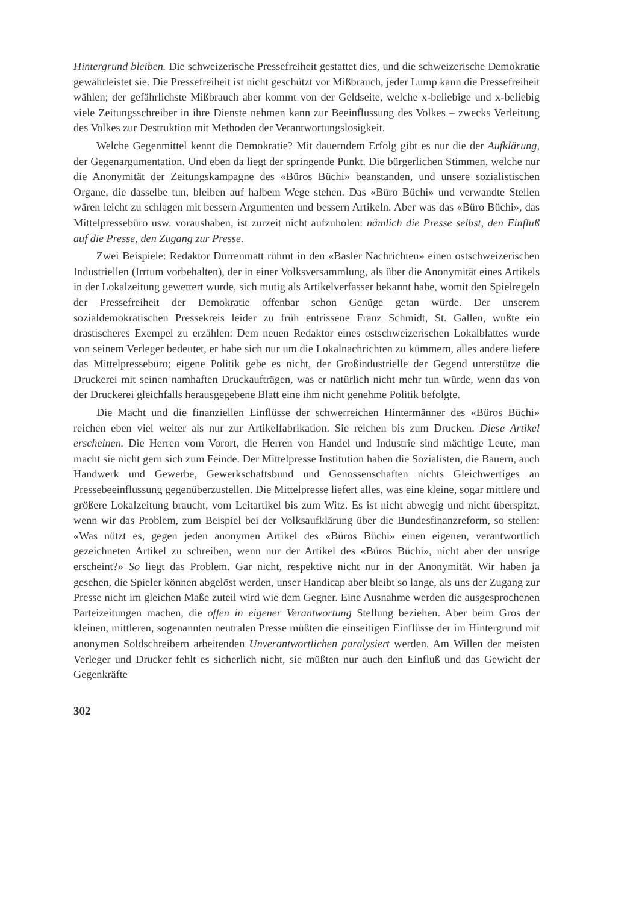Hintergrund bleiben. Die schweizerische Pressefreiheit gestattet dies, und die schweizerische Demokratie gewährleistet sie. Die Pressefreiheit ist nicht geschützt vor Mißbrauch, jeder Lump kann die Pressefreiheit wählen; der gefährlichste Mißbrauch aber kommt von der Geldseite, welche x-beliebige und x-beliebig viele Zeitungsschreiber in ihre Dienste nehmen kann zur Beeinflussung des Volkes – zwecks Verleitung des Volkes zur Destruktion mit Methoden der Verantwortungslosigkeit.
Welche Gegenmittel kennt die Demokratie? Mit dauerndem Erfolg gibt es nur die der Aufklärung, der Gegenargumentation. Und eben da liegt der springende Punkt. Die bürgerlichen Stimmen, welche nur die Anonymität der Zeitungskampagne des «Büros Büchi» beanstanden, und unsere sozialistischen Organe, die dasselbe tun, bleiben auf halbem Wege stehen. Das «Büro Büchi» und verwandte Stellen wären leicht zu schlagen mit bessern Argumenten und bessern Artikeln. Aber was das «Büro Büchi», das Mittelpressebüro usw. voraushaben, ist zurzeit nicht aufzuholen: nämlich die Presse selbst, den Einfluß auf die Presse, den Zugang zur Presse.
Zwei Beispiele: Redaktor Dürrenmatt rühmt in den «Basler Nachrichten» einen ostschweizerischen Industriellen (Irrtum vorbehalten), der in einer Volksversammlung, als über die Anonymität eines Artikels in der Lokalzeitung gewettert wurde, sich mutig als Artikelverfasser bekannt habe, womit den Spielregeln der Pressefreiheit der Demokratie offenbar schon Genüge getan würde. Der unserem sozialdemokratischen Pressekreis leider zu früh entrissene Franz Schmidt, St. Gallen, wußte ein drastischeres Exempel zu erzählen: Dem neuen Redaktor eines ostschweizerischen Lokalblattes wurde von seinem Verleger bedeutet, er habe sich nur um die Lokalnachrichten zu kümmern, alles andere liefere das Mittelpressebüro; eigene Politik gebe es nicht, der Großindustrielle der Gegend unterstütze die Druckerei mit seinen namhaften Druckaufträgen, was er natürlich nicht mehr tun würde, wenn das von der Druckerei gleichfalls herausgegebene Blatt eine ihm nicht genehme Politik befolgte.
Die Macht und die finanziellen Einflüsse der schwerreichen Hintermänner des «Büros Büchi» reichen eben viel weiter als nur zur Artikelfabrikation. Sie reichen bis zum Drucken. Diese Artikel erscheinen. Die Herren vom Vorort, die Herren von Handel und Industrie sind mächtige Leute, man macht sie nicht gern sich zum Feinde. Der Mittelpresse Institution haben die Sozialisten, die Bauern, auch Handwerk und Gewerbe, Gewerkschaftsbund und Genossenschaften nichts Gleichwertiges an Pressebeeinflussung gegenüberzustellen. Die Mittelpresse liefert alles, was eine kleine, sogar mittlere und größere Lokalzeitung braucht, vom Leitartikel bis zum Witz. Es ist nicht abwegig und nicht überspitzt, wenn wir das Problem, zum Beispiel bei der Volksaufklärung über die Bundesfinanzreform, so stellen: «Was nützt es, gegen jeden anonymen Artikel des «Büros Büchi» einen eigenen, verantwortlich gezeichneten Artikel zu schreiben, wenn nur der Artikel des «Büros Büchi», nicht aber der unsrige erscheint?» So liegt das Problem. Gar nicht, respektive nicht nur in der Anonymität. Wir haben ja gesehen, die Spieler können abgelöst werden, unser Handicap aber bleibt so lange, als uns der Zugang zur Presse nicht im gleichen Maße zuteil wird wie dem Gegner. Eine Ausnahme werden die ausgesprochenen Parteizeitungen machen, die offen in eigener Verantwortung Stellung beziehen. Aber beim Gros der kleinen, mittleren, sogenannten neutralen Presse müßten die einseitigen Einflüsse der im Hintergrund mit anonymen Soldschreibern arbeitenden Unverantwortlichen paralysiert werden. Am Willen der meisten Verleger und Drucker fehlt es sicherlich nicht, sie müßten nur auch den Einfluß und das Gewicht der Gegenkräfte
302